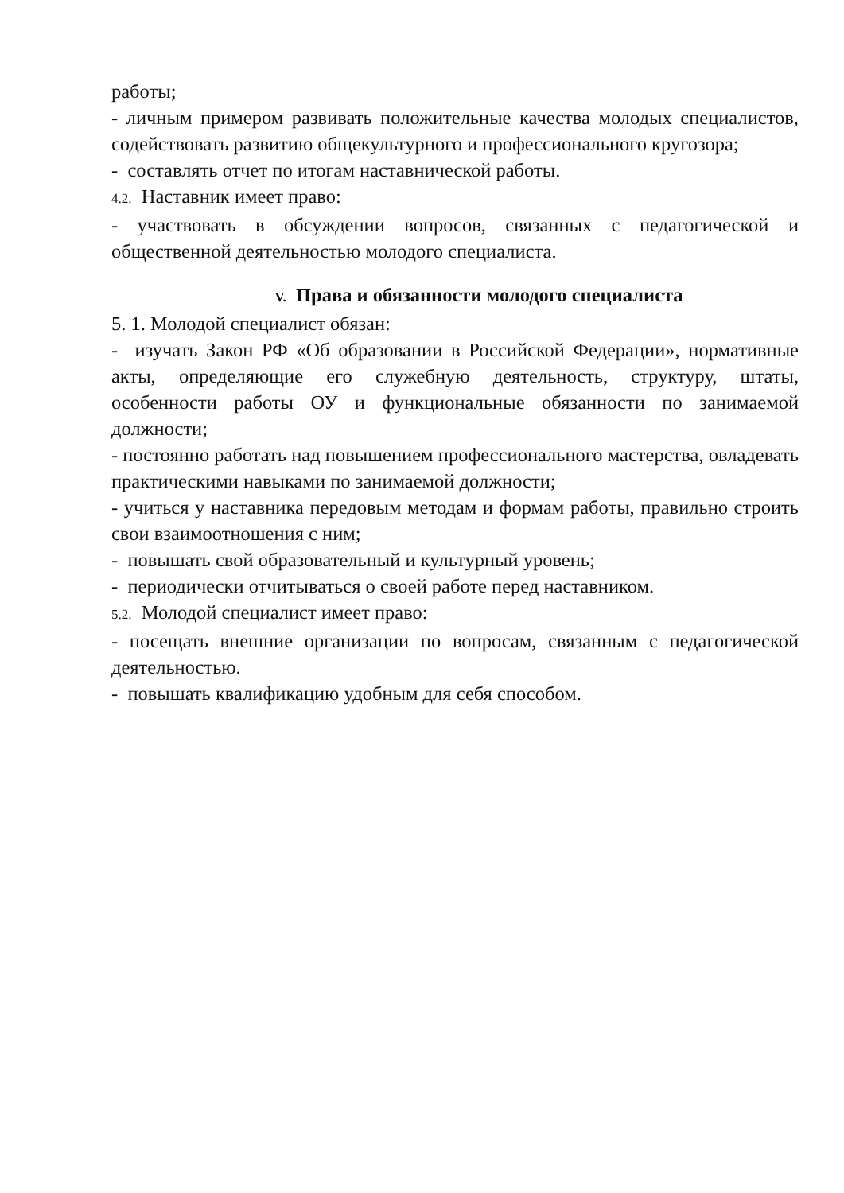работы;
- личным примером развивать положительные качества молодых специалистов, содействовать развитию общекультурного и профессионального кругозора;
- составлять отчет по итогам наставнической работы.
4.2. Наставник имеет право:
- участвовать в обсуждении вопросов, связанных с педагогической и общественной деятельностью молодого специалиста.
V. Права и обязанности молодого специалиста
5. 1. Молодой специалист обязан:
- изучать Закон РФ «Об образовании в Российской Федерации», нормативные акты, определяющие его служебную деятельность, структуру, штаты, особенности работы ОУ и функциональные обязанности по занимаемой должности;
- постоянно работать над повышением профессионального мастерства, овладевать практическими навыками по занимаемой должности;
- учиться у наставника передовым методам и формам работы, правильно строить свои взаимоотношения с ним;
- повышать свой образовательный и культурный уровень;
- периодически отчитываться о своей работе перед наставником.
5.2. Молодой специалист имеет право:
- посещать внешние организации по вопросам, связанным с педагогической деятельностью.
- повышать квалификацию удобным для себя способом.